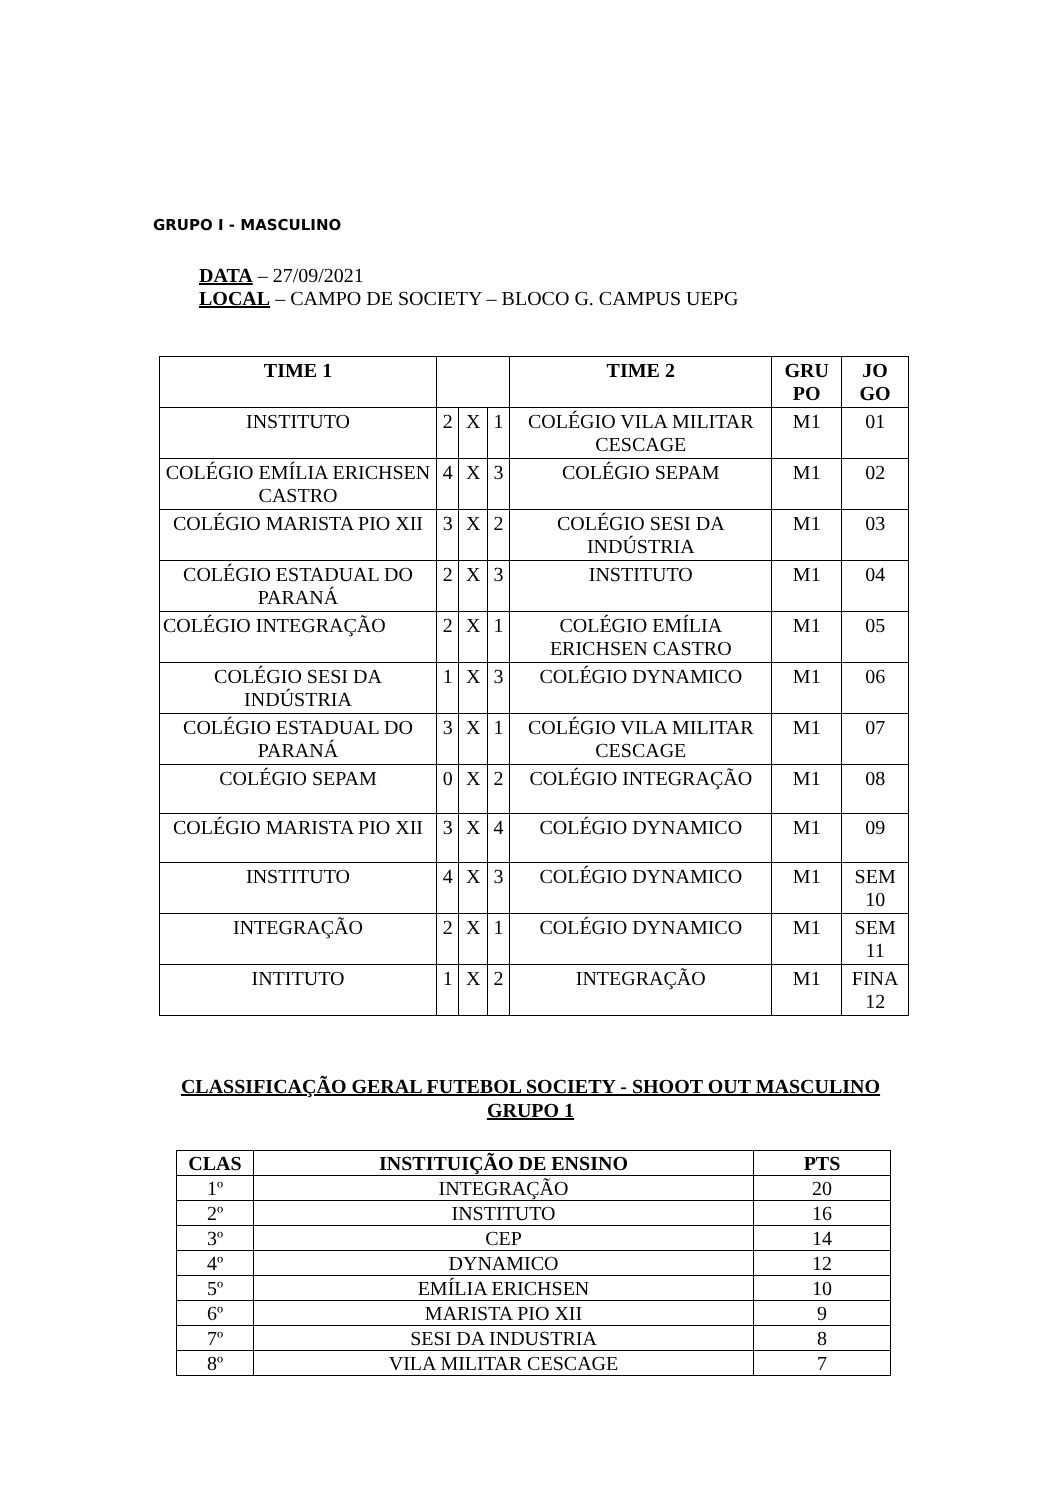GRUPO I - MASCULINO
DATA – 27/09/2021
LOCAL – CAMPO DE SOCIETY – BLOCO G. CAMPUS UEPG
| TIME 1 | | | | TIME 2 | GRU PO | JO GO |
| --- | --- | --- | --- | --- | --- | --- |
| INSTITUTO | 2 | X | 1 | COLÉGIO VILA MILITAR CESCAGE | M1 | 01 |
| COLÉGIO EMÍLIA ERICHSEN CASTRO | 4 | X | 3 | COLÉGIO SEPAM | M1 | 02 |
| COLÉGIO MARISTA PIO XII | 3 | X | 2 | COLÉGIO SESI DA INDÚSTRIA | M1 | 03 |
| COLÉGIO ESTADUAL DO PARANÁ | 2 | X | 3 | INSTITUTO | M1 | 04 |
| COLÉGIO INTEGRAÇÃO | 2 | X | 1 | COLÉGIO EMÍLIA ERICHSEN CASTRO | M1 | 05 |
| COLÉGIO SESI DA INDÚSTRIA | 1 | X | 3 | COLÉGIO DYNAMICO | M1 | 06 |
| COLÉGIO ESTADUAL DO PARANÁ | 3 | X | 1 | COLÉGIO VILA MILITAR CESCAGE | M1 | 07 |
| COLÉGIO SEPAM | 0 | X | 2 | COLÉGIO INTEGRAÇÃO | M1 | 08 |
| COLÉGIO MARISTA PIO XII | 3 | X | 4 | COLÉGIO DYNAMICO | M1 | 09 |
| INSTITUTO | 4 | X | 3 | COLÉGIO DYNAMICO | M1 | SEM 10 |
| INTEGRAÇÃO | 2 | X | 1 | COLÉGIO DYNAMICO | M1 | SEM 11 |
| INTITUTO | 1 | X | 2 | INTEGRAÇÃO | M1 | FINA 12 |
CLASSIFICAÇÃO GERAL FUTEBOL SOCIETY - SHOOT OUT MASCULINO
GRUPO 1
| CLAS | INSTITUIÇÃO DE ENSINO | PTS |
| --- | --- | --- |
| 1º | INTEGRAÇÃO | 20 |
| 2º | INSTITUTO | 16 |
| 3º | CEP | 14 |
| 4º | DYNAMICO | 12 |
| 5º | EMÍLIA ERICHSEN | 10 |
| 6º | MARISTA PIO XII | 9 |
| 7º | SESI DA INDUSTRIA | 8 |
| 8º | VILA MILITAR CESCAGE | 7 |